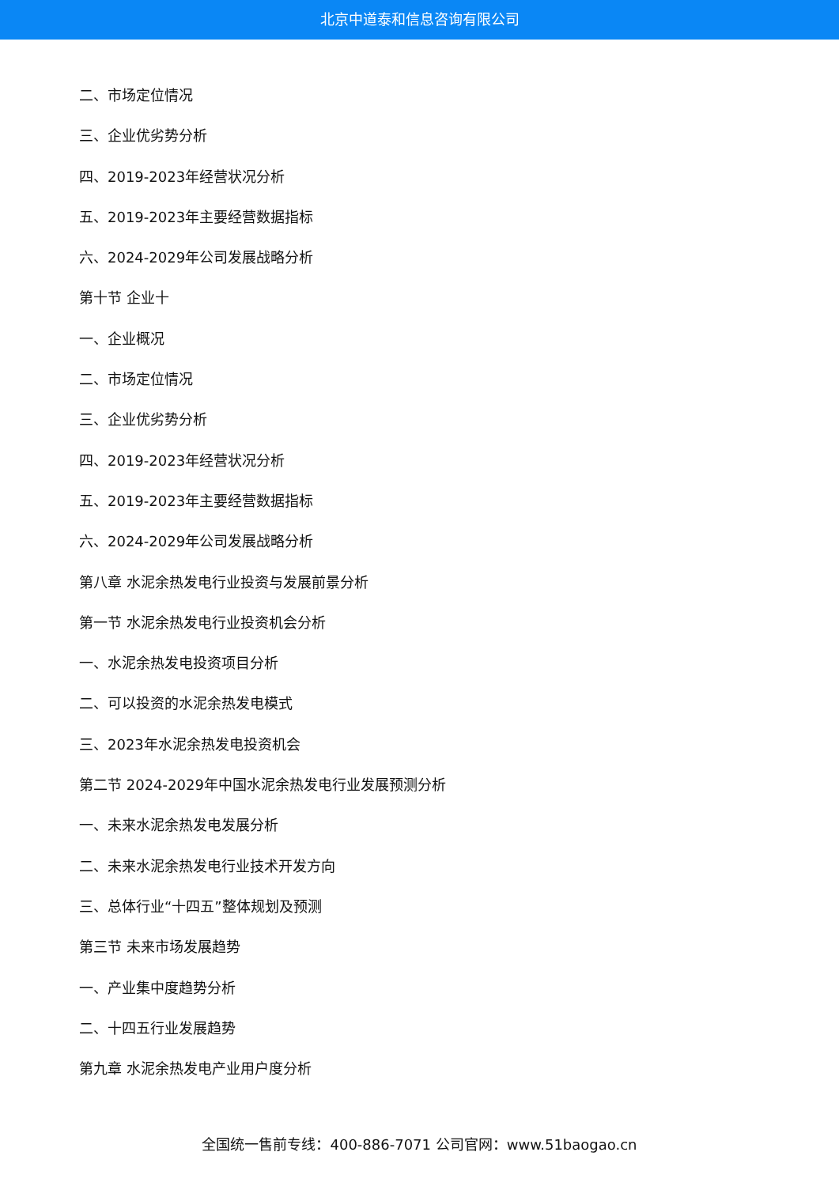北京中道泰和信息咨询有限公司
二、市场定位情况
三、企业优劣势分析
四、2019-2023年经营状况分析
五、2019-2023年主要经营数据指标
六、2024-2029年公司发展战略分析
第十节 企业十
一、企业概况
二、市场定位情况
三、企业优劣势分析
四、2019-2023年经营状况分析
五、2019-2023年主要经营数据指标
六、2024-2029年公司发展战略分析
第八章 水泥余热发电行业投资与发展前景分析
第一节 水泥余热发电行业投资机会分析
一、水泥余热发电投资项目分析
二、可以投资的水泥余热发电模式
三、2023年水泥余热发电投资机会
第二节 2024-2029年中国水泥余热发电行业发展预测分析
一、未来水泥余热发电发展分析
二、未来水泥余热发电行业技术开发方向
三、总体行业“十四五”整体规划及预测
第三节 未来市场发展趋势
一、产业集中度趋势分析
二、十四五行业发展趋势
第九章 水泥余热发电产业用户度分析
全国统一售前专线：400-886-7071 公司官网：www.51baogao.cn